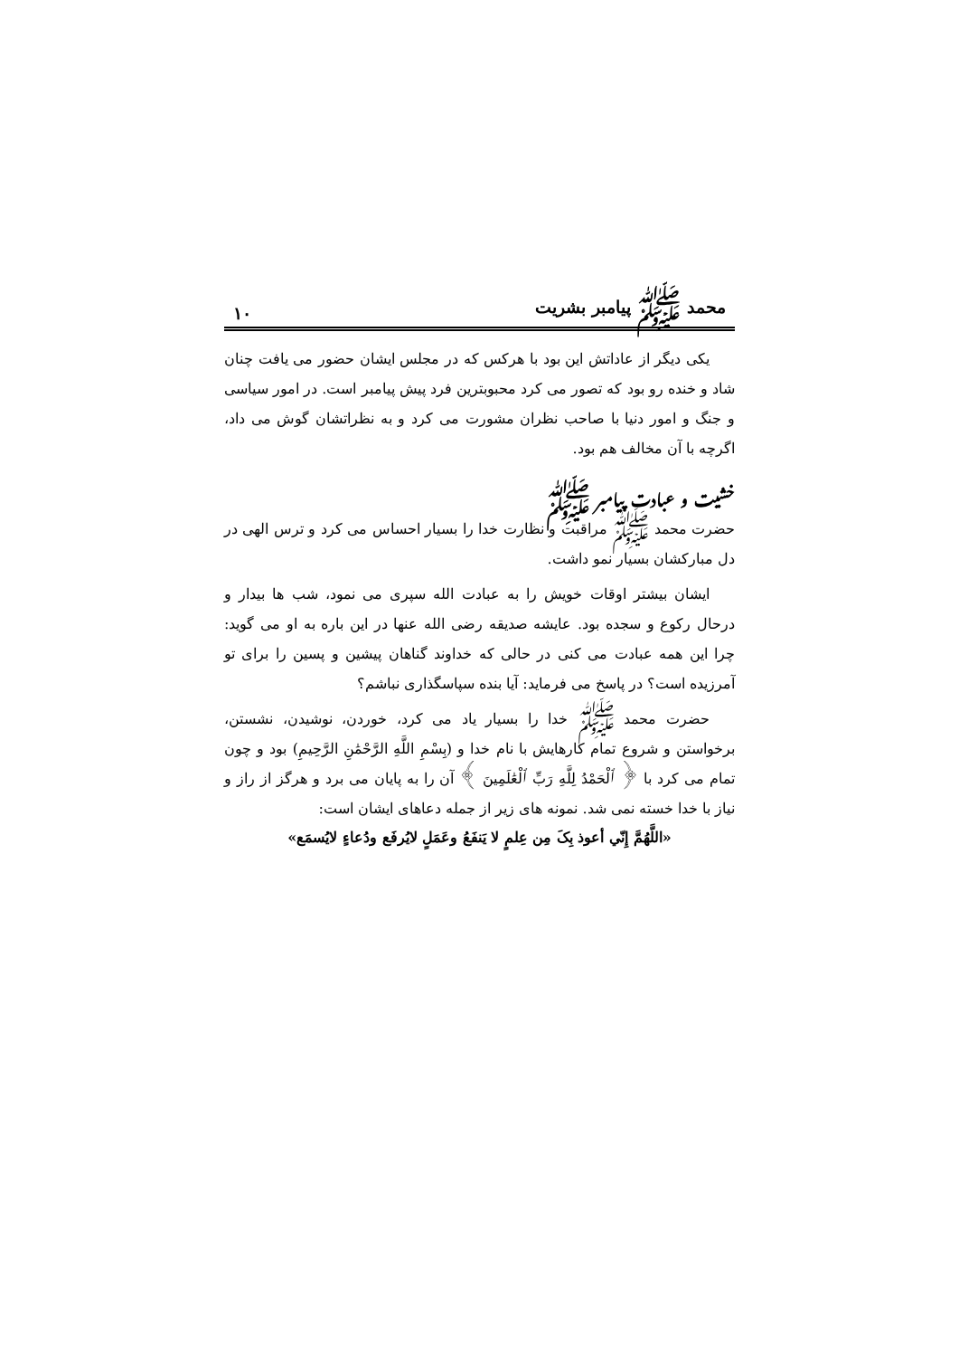محمد ﷺ پیامبر بشریت ۱۰
یکی دیگر از عاداتش این بود با هرکس که در مجلس ایشان حضور می یافت چنان شاد و خنده رو بود که تصور می کرد محبوبترین فرد پیش پیامبر است. در امور سیاسی و جنگ و امور دنیا با صاحب نظران مشورت می کرد و به نظراتشان گوش می داد، اگرچه با آن مخالف هم بود.
خشیت و عبادت پیامبر ﷺ
حضرت محمد ﷺ مراقبت و نظارت خدا را بسیار احساس می کرد و ترس الهی در دل مبارکشان بسیار نمو داشت.
ایشان بیشتر اوقات خویش را به عبادت الله سپری می نمود، شب ها بیدار و درحال رکوع و سجده بود. عایشه صدیقه رضی الله عنها در این باره به او می گوید: چرا این همه عبادت می کنی در حالی که خداوند گناهان پیشین و پسین را برای تو آمرزیده است؟ در پاسخ می فرماید: آیا بنده سپاسگذاری نباشم؟
حضرت محمد ﷺ خدا را بسیار یاد می کرد، خوردن، نوشیدن، نشستن، برخواستن و شروع تمام کارهایش با نام خدا و (بِسْمِ اللَّهِ الرَّحْمَٰنِ الرَّحِيمِ) بود و چون تمام می کرد با ﴿ ٱلْحَمْدُ لِلَّهِ رَبِّ ٱلْعَٰلَمِينَ ﴾ آن را به پایان می برد و هرگز از راز و نیاز با خدا خسته نمی شد. نمونه های زیر از جمله دعاهای ایشان است:
«اللَّهُمَّ إِنّي أعوذ بِکَ مِن عِلمٍ لا يَنفَعُ وعَمَلٍ لايُرفَع ودُعاءٍ لايُسمَع»